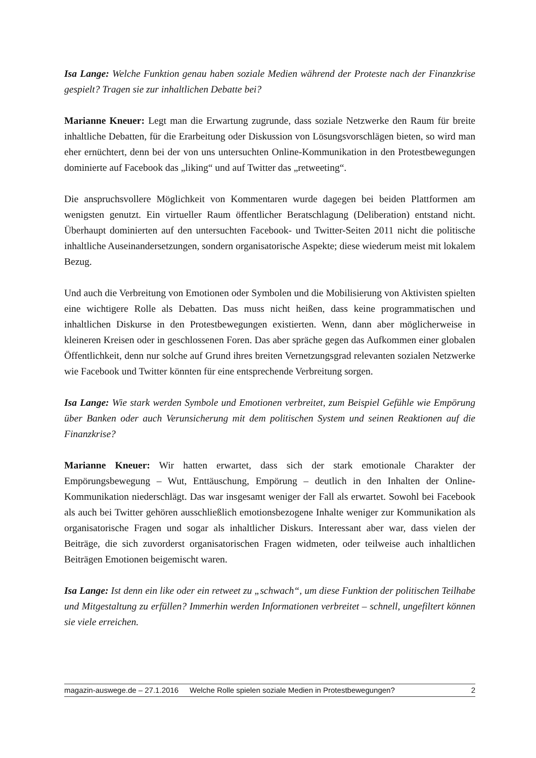Isa Lange: Welche Funktion genau haben soziale Medien während der Proteste nach der Finanzkrise gespielt? Tragen sie zur inhaltlichen Debatte bei?
Marianne Kneuer: Legt man die Erwartung zugrunde, dass soziale Netzwerke den Raum für breite inhaltliche Debatten, für die Erarbeitung oder Diskussion von Lösungsvorschlägen bieten, so wird man eher ernüchtert, denn bei der von uns untersuchten Online-Kommunikation in den Protestbewegungen dominierte auf Facebook das „liking“ und auf Twitter das „retweeting“.
Die anspruchsvollere Möglichkeit von Kommentaren wurde dagegen bei beiden Plattformen am wenigsten genutzt. Ein virtueller Raum öffentlicher Beratschlagung (Deliberation) entstand nicht. Überhaupt dominierten auf den untersuchten Facebook- und Twitter-Seiten 2011 nicht die politische inhaltliche Auseinandersetzungen, sondern organisatorische Aspekte; diese wiederum meist mit lokalem Bezug.
Und auch die Verbreitung von Emotionen oder Symbolen und die Mobilisierung von Aktivisten spielten eine wichtigere Rolle als Debatten. Das muss nicht heißen, dass keine programmatischen und inhaltlichen Diskurse in den Protestbewegungen existierten. Wenn, dann aber möglicherweise in kleineren Kreisen oder in geschlossenen Foren. Das aber spräche gegen das Aufkommen einer globalen Öffentlichkeit, denn nur solche auf Grund ihres breiten Vernetzungsgrad relevanten sozialen Netzwerke wie Facebook und Twitter könnten für eine entsprechende Verbreitung sorgen.
Isa Lange: Wie stark werden Symbole und Emotionen verbreitet, zum Beispiel Gefühle wie Empörung über Banken oder auch Verunsicherung mit dem politischen System und seinen Reaktionen auf die Finanzkrise?
Marianne Kneuer: Wir hatten erwartet, dass sich der stark emotionale Charakter der Empörungsbewegung – Wut, Enttäuschung, Empörung – deutlich in den Inhalten der Online-Kommunikation niederschlägt. Das war insgesamt weniger der Fall als erwartet. Sowohl bei Facebook als auch bei Twitter gehören ausschließlich emotionsbezogene Inhalte weniger zur Kommunikation als organisatorische Fragen und sogar als inhaltlicher Diskurs. Interessant aber war, dass vielen der Beiträge, die sich zuvorderst organisatorischen Fragen widmeten, oder teilweise auch inhaltlichen Beiträgen Emotionen beigemischt waren.
Isa Lange: Ist denn ein like oder ein retweet zu „schwach“, um diese Funktion der politischen Teilhabe und Mitgestaltung zu erfüllen? Immerhin werden Informationen verbreitet – schnell, ungefiltert können sie viele erreichen.
magazin-auswege.de – 27.1.2016 Welche Rolle spielen soziale Medien in Protestbewegungen? 2